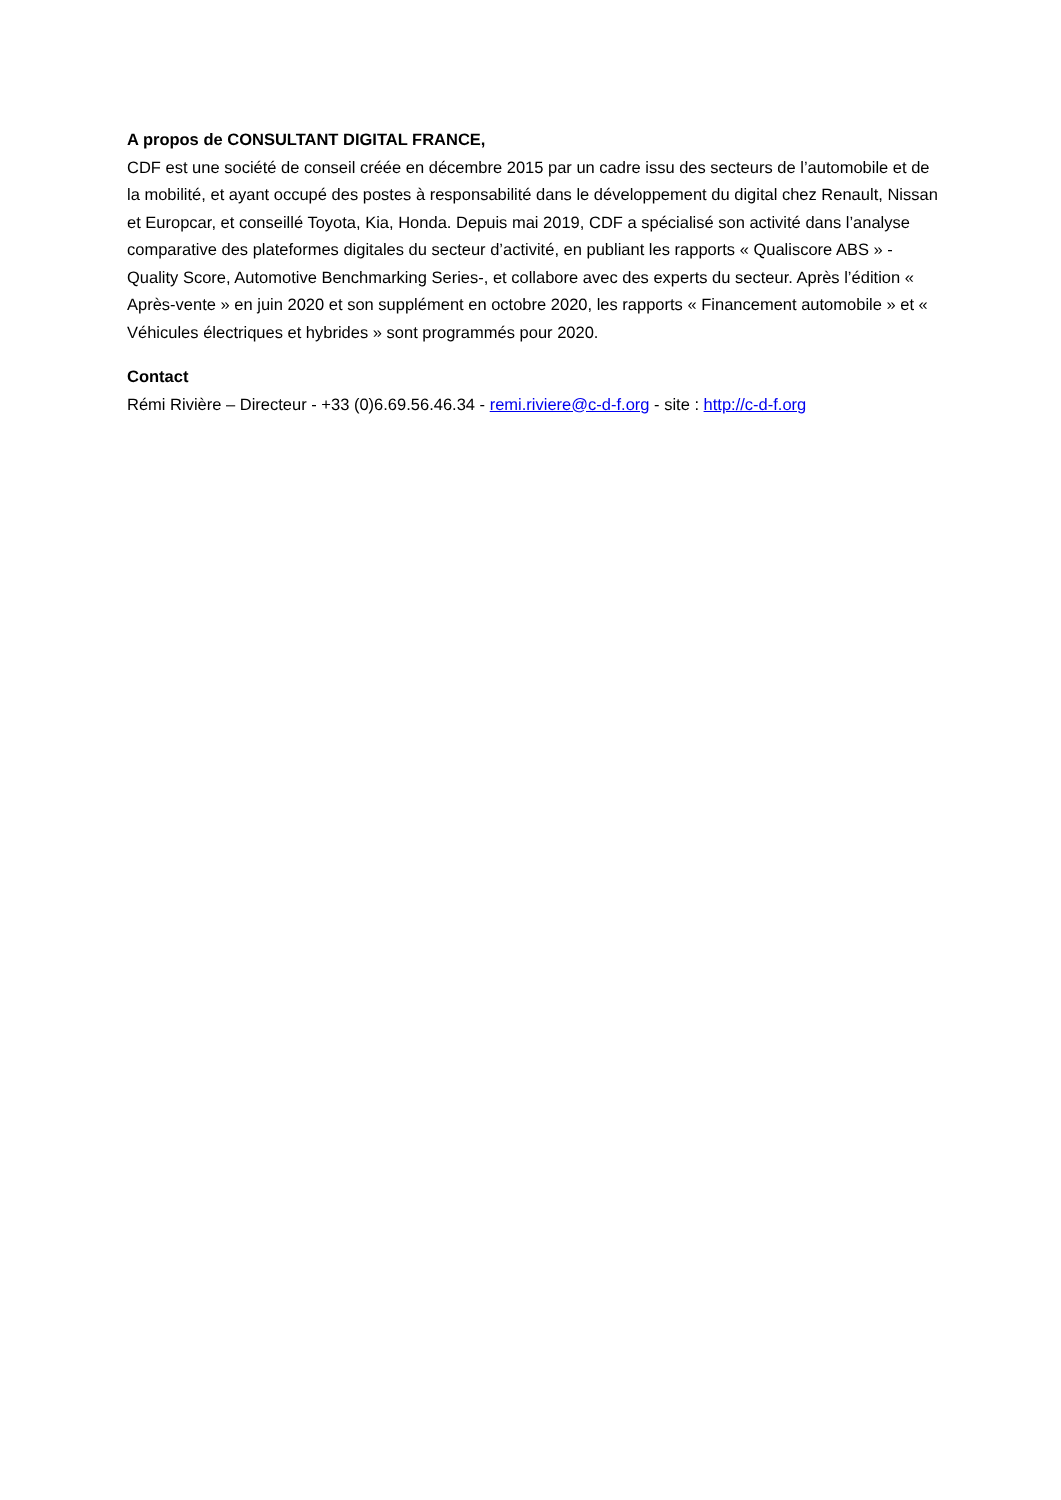A propos de CONSULTANT DIGITAL FRANCE,
CDF est une société de conseil créée en décembre 2015 par un cadre issu des secteurs de l’automobile et de la mobilité, et ayant occupé des postes à responsabilité dans le développement du digital chez Renault, Nissan et Europcar, et conseillé Toyota, Kia, Honda. Depuis mai 2019, CDF a spécialisé son activité dans l’analyse comparative des plateformes digitales du secteur d’activité, en publiant les rapports « Qualiscore ABS » -Quality Score, Automotive Benchmarking Series-, et collabore avec des experts du secteur. Après l’édition « Après-vente » en juin 2020 et son supplément en octobre 2020, les rapports « Financement automobile » et « Véhicules électriques et hybrides » sont programmés pour 2020.
Contact
Rémi Rivière – Directeur - +33 (0)6.69.56.46.34 - remi.riviere@c-d-f.org - site : http://c-d-f.org